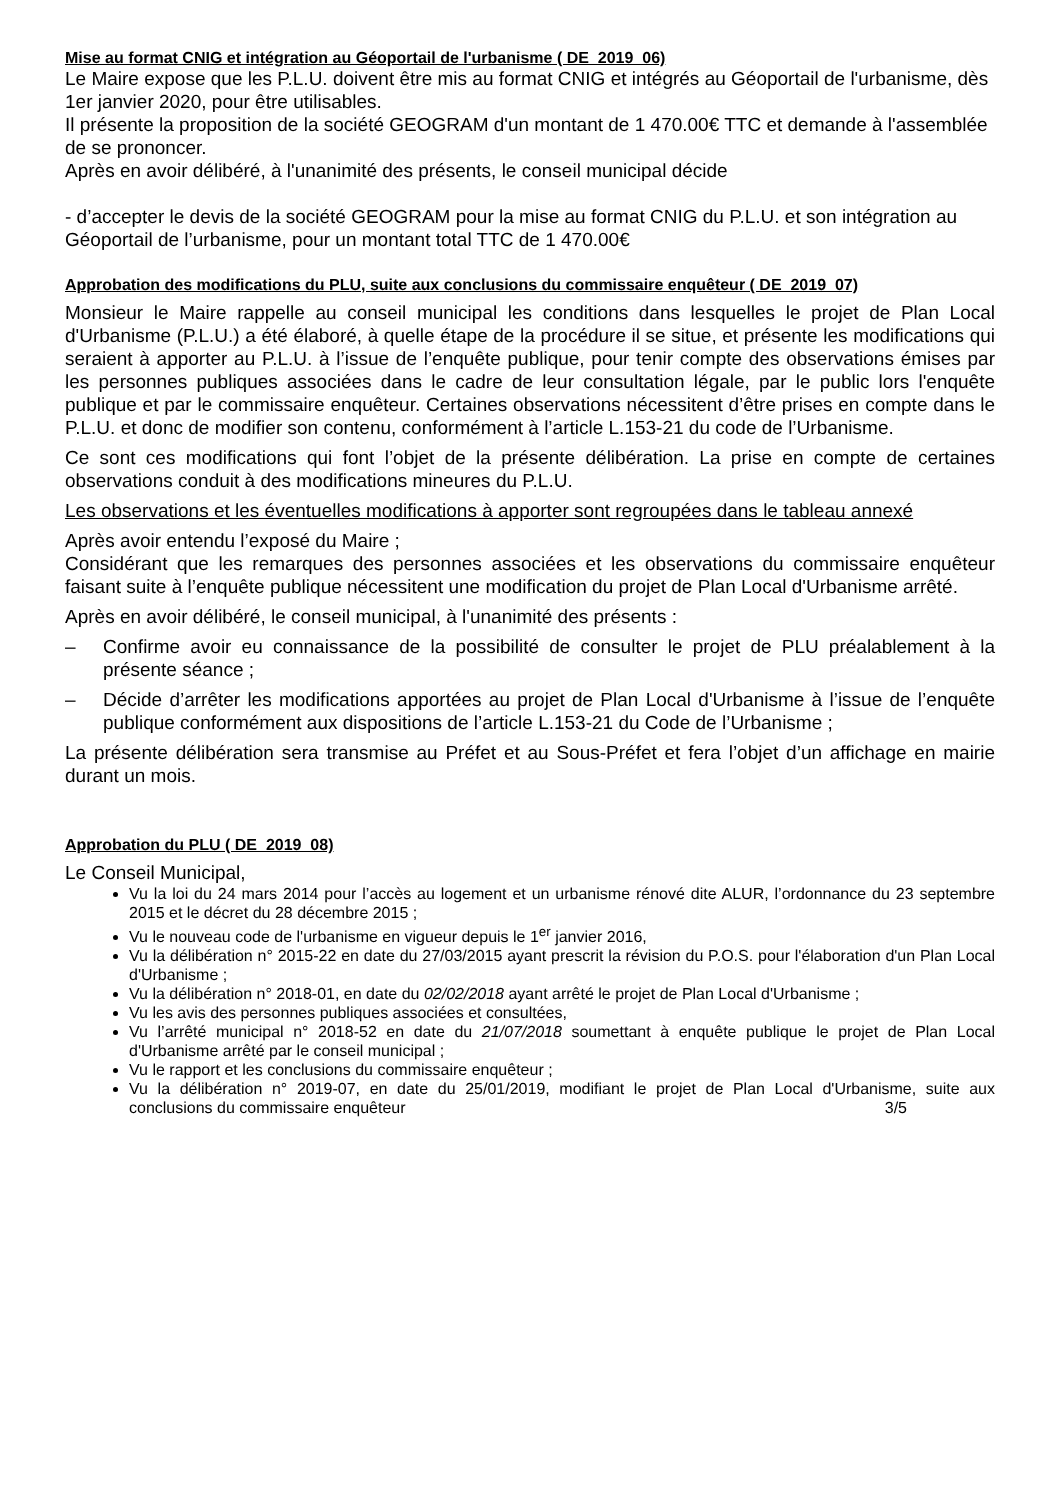Mise au format CNIG et intégration au Géoportail de l'urbanisme ( DE_2019_06)
Le Maire expose que les P.L.U. doivent être mis au format CNIG et intégrés au Géoportail de l'urbanisme, dès 1er janvier 2020, pour être utilisables.
Il présente la proposition de la société GEOGRAM d'un montant de 1 470.00€ TTC et demande à l'assemblée de se prononcer.
Après en avoir délibéré, à l'unanimité des présents, le conseil municipal décide
- d’accepter le devis de la société GEOGRAM pour la mise au format CNIG du P.L.U. et son intégration au Géoportail de l’urbanisme, pour un montant total TTC de 1 470.00€
Approbation des modifications du PLU, suite aux conclusions du commissaire enquêteur ( DE_2019_07)
Monsieur le Maire rappelle au conseil municipal les conditions dans lesquelles le projet de Plan Local d'Urbanisme (P.L.U.) a été élaboré, à quelle étape de la procédure il se situe, et présente les modifications qui seraient à apporter au P.L.U. à l’issue de l’enquête publique, pour tenir compte des observations émises par les personnes publiques associées dans le cadre de leur consultation légale, par le public lors l'enquête publique et par le commissaire enquêteur. Certaines observations nécessitent d’être prises en compte dans le P.L.U. et donc de modifier son contenu, conformément à l’article L.153-21 du code de l’Urbanisme.
Ce sont ces modifications qui font l’objet de la présente délibération. La prise en compte de certaines observations conduit à des modifications mineures du P.L.U.
Les observations et les éventuelles modifications à apporter sont regroupées dans le tableau annexé
Après avoir entendu l’exposé du Maire ;
Considérant que les remarques des personnes associées et les observations du commissaire enquêteur faisant suite à l’enquête publique nécessitent une modification du projet de Plan Local d'Urbanisme arrêté.
Après en avoir délibéré, le conseil municipal, à l'unanimité des présents :
– Confirme avoir eu connaissance de la possibilité de consulter le projet de PLU préalablement à la présente séance ;
– Décide d’arrêter les modifications apportées au projet de Plan Local d'Urbanisme à l’issue de l’enquête publique conformément aux dispositions de l’article L.153-21 du Code de l’Urbanisme ;
La présente délibération sera transmise au Préfet et au Sous-Préfet et fera l’objet d’un affichage en mairie durant un mois.
Approbation du PLU ( DE_2019_08)
Le Conseil Municipal,
Vu la loi du 24 mars 2014 pour l’accès au logement et un urbanisme rénové dite ALUR, l’ordonnance du 23 septembre 2015 et le décret du 28 décembre 2015 ;
Vu le nouveau code de l'urbanisme en vigueur depuis le 1<sup>er</sup> janvier 2016,
Vu la délibération n° 2015-22 en date du 27/03/2015 ayant prescrit la révision du P.O.S. pour l'élaboration d'un Plan Local d'Urbanisme ;
Vu la délibération n° 2018-01, en date du 02/02/2018 ayant arrêté le projet de Plan Local d'Urbanisme ;
Vu les avis des personnes publiques associées et consultées,
Vu l’arrêté municipal n° 2018-52 en date du 21/07/2018 soumettant à enquête publique le projet de Plan Local d'Urbanisme arrêté par le conseil municipal ;
Vu le rapport et les conclusions du commissaire enquêteur ;
Vu la délibération n° 2019-07, en date du 25/01/2019, modifiant le projet de Plan Local d'Urbanisme, suite aux conclusions du commissaire enquêteur 3/5